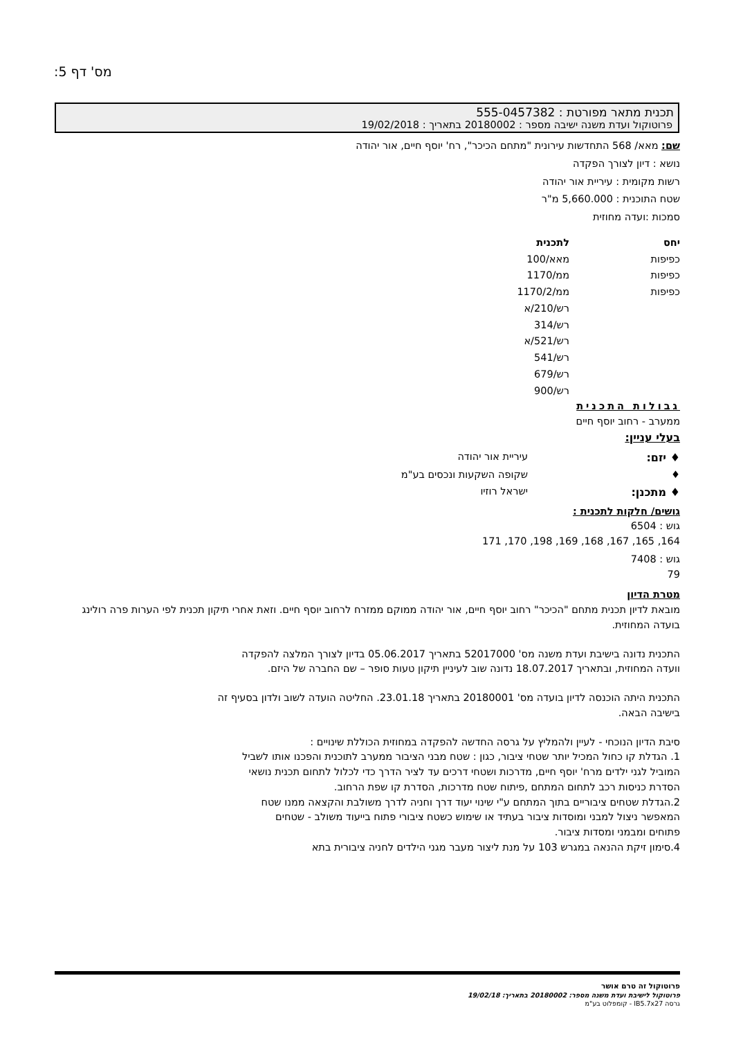מס' דף 5:
תכנית מתאר מפורטת : 555-0457382
פרוטוקול ועדת משנה ישיבה מספר : 20180002 בתאריך : 19/02/2018
שם: מאא/ 568 התחדשות עירונית "מתחם הכיכר", רח' יוסף חיים, אור יהודה
נושא : דיון לצורך הפקדה
רשות מקומית : עיריית אור יהודה
שטח התוכנית : 5,660.000 מ"ר
סמכות :ועדה מחוזית
| יחס | לתכנית |
| --- | --- |
| כפיפות | מאא/100 |
| כפיפות | ממ/1170 |
| כפיפות | ממ/1170/2 |
| | רש/210/א |
| | רש/314 |
| | רש/521/א |
| | רש/541 |
| | רש/679 |
| | רש/900 |
גבולות התכנית
ממערב - רחוב יוסף חיים
בעלי עניין:
| ♦ יזם: | עיריית אור יהודה |
| ♦ | שקופה השקעות ונכסים בע"מ |
| ♦ מתכנן: | ישראל רוזיו |
גושים/ חלקות לתכנית :
גוש : 6504
164, 165, 167, 168, 169, 198, 170, 171
גוש : 7408
79
מטרת הדיון
מובאת לדיון תכנית מתחם "הכיכר" רחוב יוסף חיים, אור יהודה ממוקם ממזרח לרחוב יוסף חיים. וזאת אחרי תיקון תכנית לפי הערות פרה רולינג בועדה המחוזית.
התכנית נדונה בישיבת ועדת משנה מס' 52017000 בתאריך 05.06.2017 בדיון לצורך המלצה להפקדה וועדה המחוזית, ובתאריך 18.07.2017 נדונה שוב לעיניין תיקון טעות סופר – שם החברה של היזם.
התכנית היתה הוכנסה לדיון בועדה מס' 20180001 בתאריך 23.01.18. החליטה הועדה לשוב ולדון בסעיף זה בישיבה הבאה.
סיבת הדיון הנוכחי - לעיין ולהמליץ על גרסה החדשה להפקדה במחוזית הכוללת שינויים :
1. הגדלת קו כחול המכיל יותר שטחי ציבור, כגון : שטח מבני הציבור ממערב לתוכנית והפכנו אותו לשביל המוביל לגני ילדים מרח' יוסף חיים, מדרכות ושטחי דרכים עד לציר הדרך כדי לכלול לתחום תכנית נושאי הסדרת כניסות רכב לתחום המתחם ,פיתוח שטח מדרכות, הסדרת קו שפת הרחוב.
2.הגדלת שטחים ציבוריים בתוך המתחם ע"י שינוי יעוד דרך וחניה לדרך משולבת והקצאה ממנו שטח המאפשר ניצול למבני ומוסדות ציבור בעתיד או שימוש כשטח ציבורי פתוח בייעוד משולב - שטחים פתוחים ומבמני ומסדות ציבור.
4.סימון זיקת ההנאה במגרש 103 על מנת ליצור מעבר מגני הילדים לחניה ציבורית בתא
פרוטוקול זה טרם אושר
פרוטוקול לישיבת ועדת משנה מספר: 20180002 בתאריך: 19/02/18
גרסה IB5.7x27 - קומפלוט בע"מ